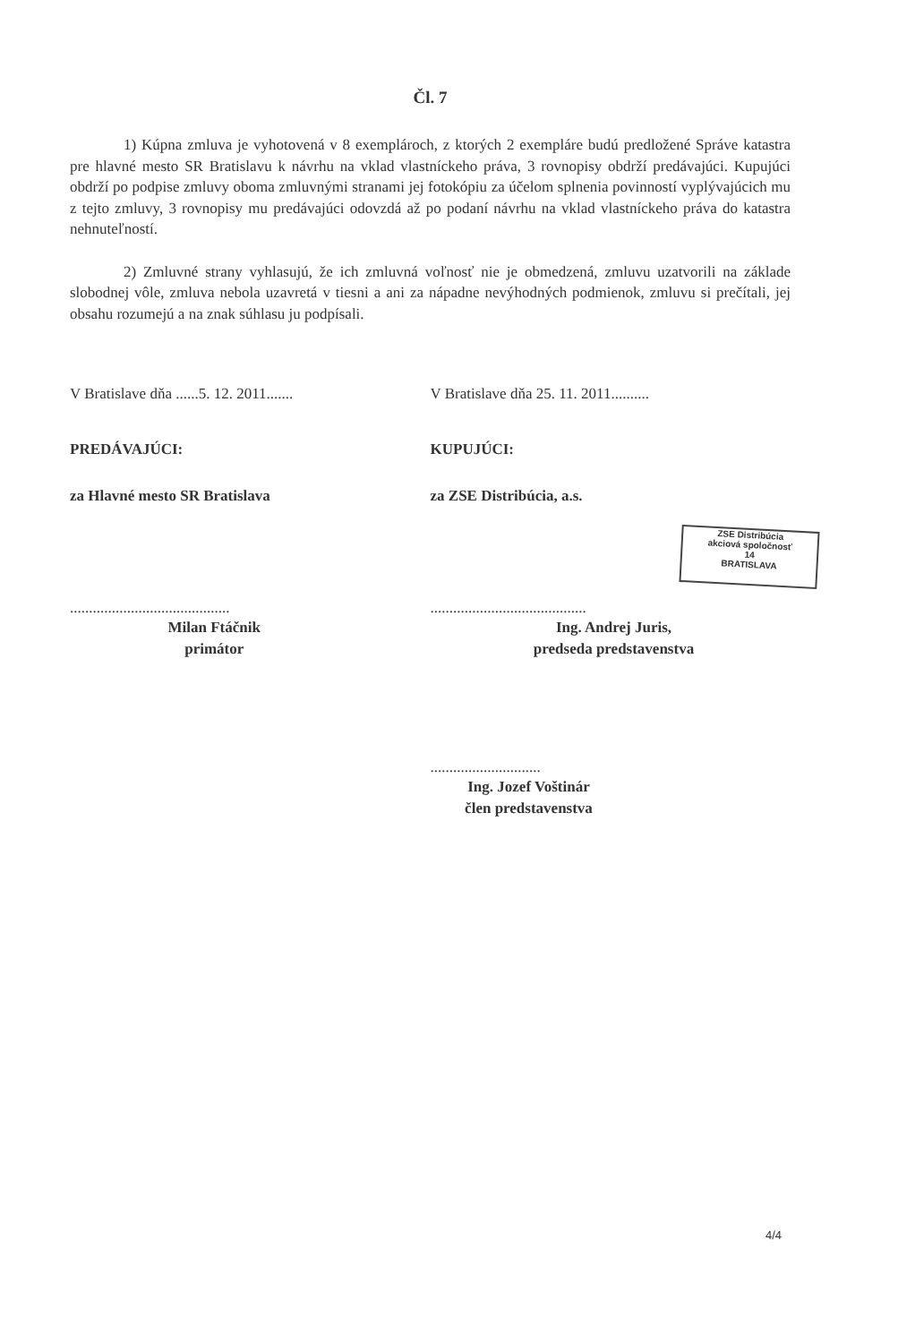Čl. 7
1) Kúpna zmluva je vyhotovená v 8 exemplároch, z ktorých 2 exempláre budú predložené Správe katastra pre hlavné mesto SR Bratislavu k návrhu na vklad vlastníckeho práva, 3 rovnopisy obdrží predávajúci. Kupujúci obdrží po podpise zmluvy oboma zmluvnými stranami jej fotokópiu za účelom splnenia povinností vyplývajúcich mu z tejto zmluvy, 3 rovnopisy mu predávajúci odovzdá až po podaní návrhu na vklad vlastníckeho práva do katastra nehnuteľností.
2) Zmluvné strany vyhlasujú, že ich zmluvná voľnosť nie je obmedzená, zmluvu uzatvorili na základe slobodnej vôle, zmluva nebola uzavretá v tiesni a ani za nápadne nevýhodných podmienok, zmluvu si prečítali, jej obsahu rozumejú a na znak súhlasu ju podpísali.
V Bratislave dňa ......5. 12. 2011....... V Bratislave dňa 25. 11. 2011..........
PREDÁVAJÚCI: KUPUJÚCI:
za Hlavné mesto SR Bratislava za ZSE Distribúcia, a.s.
.......................................... .........................................
Milan Ftáčnik
primátor
Ing. Andrej Juris,
predseda predstavenstva
.............................
Ing. Jozef Voštinár
člen predstavenstva
ZSE Distribúcia
akciová spoločnosť
14
BRATISLAVA
4/4